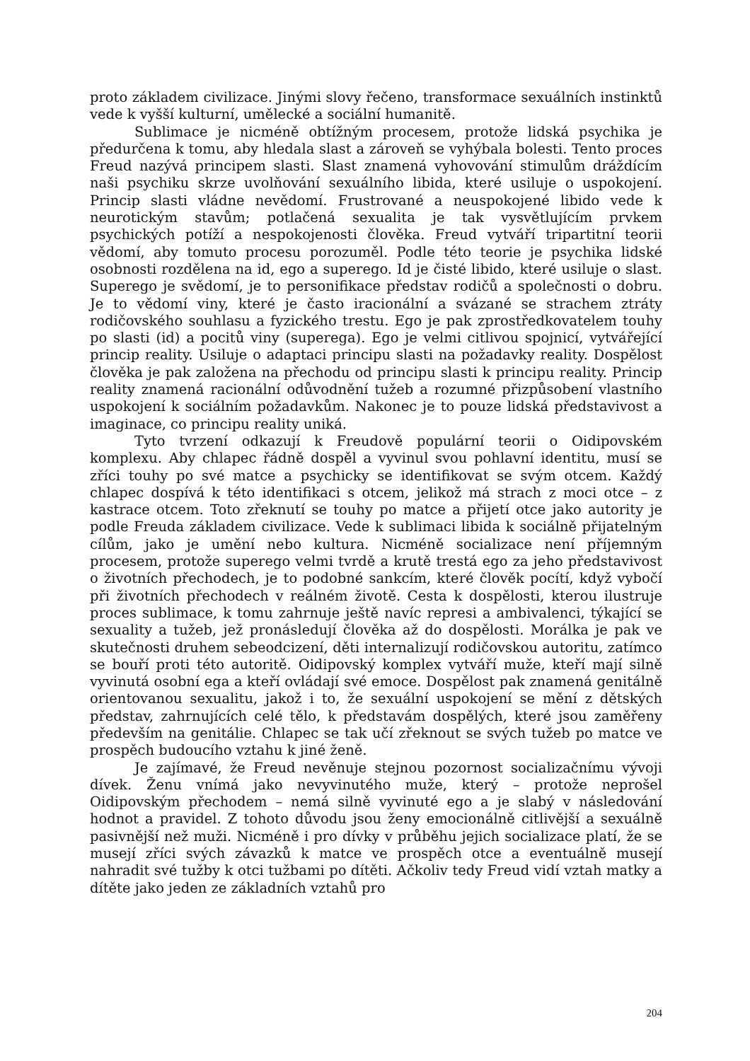proto základem civilizace. Jinými slovy řečeno, transformace sexuálních instinktů vede k vyšší kulturní, umělecké a sociální humanitě.
Sublimace je nicméně obtížným procesem, protože lidská psychika je předurčena k tomu, aby hledala slast a zároveň se vyhýbala bolesti. Tento proces Freud nazývá principem slasti. Slast znamená vyhovování stimulům dráždícím naši psychiku skrze uvolňování sexuálního libida, které usiluje o uspokojení. Princip slasti vládne nevědomí. Frustrované a neuspokojené libido vede k neurotickým stavům; potlačená sexualita je tak vysvětlujícím prvkem psychických potíží a nespokojenosti člověka. Freud vytváří tripartitní teorii vědomí, aby tomuto procesu porozuměl. Podle této teorie je psychika lidské osobnosti rozdělena na id, ego a superego. Id je čisté libido, které usiluje o slast. Superego je svědomí, je to personifikace představ rodičů a společnosti o dobru. Je to vědomí viny, které je často iracionální a svázané se strachem ztráty rodičovského souhlasu a fyzického trestu. Ego je pak zprostředkovatelem touhy po slasti (id) a pocitů viny (superega). Ego je velmi citlivou spojnicí, vytvářející princip reality. Usiluje o adaptaci principu slasti na požadavky reality. Dospělost člověka je pak založena na přechodu od principu slasti k principu reality. Princip reality znamená racionální odůvodnění tužeb a rozumné přizpůsobení vlastního uspokojení k sociálním požadavkům. Nakonec je to pouze lidská představivost a imaginace, co principu reality uniká.
Tyto tvrzení odkazují k Freudově populární teorii o Oidipovském komplexu. Aby chlapec řádně dospěl a vyvinul svou pohlavní identitu, musí se zříci touhy po své matce a psychicky se identifikovat se svým otcem. Každý chlapec dospívá k této identifikaci s otcem, jelikož má strach z moci otce – z kastrace otcem. Toto zřeknutí se touhy po matce a přijetí otce jako autority je podle Freuda základem civilizace. Vede k sublimaci libida k sociálně přijatelným cílům, jako je umění nebo kultura. Nicméně socializace není příjemným procesem, protože superego velmi tvrdě a krutě trestá ego za jeho představivost o životních přechodech, je to podobné sankcím, které člověk pocítí, když vybočí při životních přechodech v reálném životě. Cesta k dospělosti, kterou ilustruje proces sublimace, k tomu zahrnuje ještě navíc represi a ambivalenci, týkající se sexuality a tužeb, jež pronásledují člověka až do dospělosti. Morálka je pak ve skutečnosti druhem sebeodcizení, děti internalizují rodičovskou autoritu, zatímco se bouří proti této autoritě. Oidipovský komplex vytváří muže, kteří mají silně vyvinutá osobní ega a kteří ovládají své emoce. Dospělost pak znamená genitálně orientovanou sexualitu, jakož i to, že sexuální uspokojení se mění z dětských představ, zahrnujících celé tělo, k představám dospělých, které jsou zaměřeny především na genitálie. Chlapec se tak učí zřeknout se svých tužeb po matce ve prospěch budoucího vztahu k jiné ženě.
Je zajímavé, že Freud nevěnuje stejnou pozornost socializačnímu vývoji dívek. Ženu vnímá jako nevyvinutého muže, který – protože neprošel Oidipovským přechodem – nemá silně vyvinuté ego a je slabý v následování hodnot a pravidel. Z tohoto důvodu jsou ženy emocionálně citlivější a sexuálně pasivnější než muži. Nicméně i pro dívky v průběhu jejich socializace platí, že se musejí zříci svých závazků k matce ve prospěch otce a eventuálně musejí nahradit své tužby k otci tužbami po dítěti. Ačkoliv tedy Freud vidí vztah matky a dítěte jako jeden ze základních vztahů pro
204